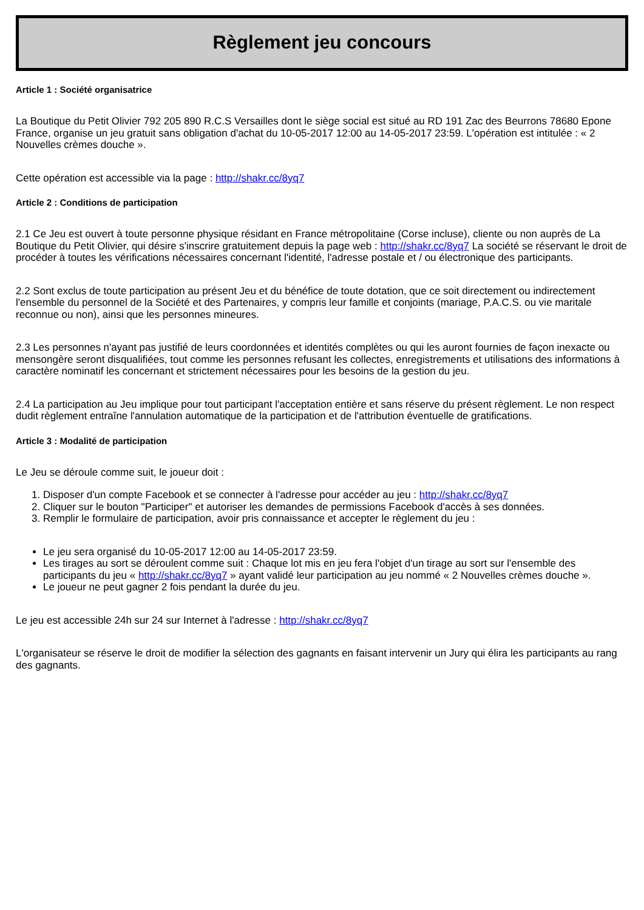Règlement jeu concours
Article 1 : Société organisatrice
La Boutique du Petit Olivier 792 205 890 R.C.S Versailles dont le siège social est situé au RD 191 Zac des Beurrons 78680 Epone France, organise un jeu gratuit sans obligation d'achat du 10-05-2017 12:00 au 14-05-2017 23:59. L'opération est intitulée : « 2 Nouvelles crèmes douche ».
Cette opération est accessible via la page : http://shakr.cc/8yq7
Article 2 : Conditions de participation
2.1 Ce Jeu est ouvert à toute personne physique résidant en France métropolitaine (Corse incluse), cliente ou non auprès de La Boutique du Petit Olivier, qui désire s'inscrire gratuitement depuis la page web : http://shakr.cc/8yq7 La société se réservant le droit de procéder à toutes les vérifications nécessaires concernant l'identité, l'adresse postale et / ou électronique des participants.
2.2 Sont exclus de toute participation au présent Jeu et du bénéfice de toute dotation, que ce soit directement ou indirectement l'ensemble du personnel de la Société et des Partenaires, y compris leur famille et conjoints (mariage, P.A.C.S. ou vie maritale reconnue ou non), ainsi que les personnes mineures.
2.3 Les personnes n'ayant pas justifié de leurs coordonnées et identités complètes ou qui les auront fournies de façon inexacte ou mensongère seront disqualifiées, tout comme les personnes refusant les collectes, enregistrements et utilisations des informations à caractère nominatif les concernant et strictement nécessaires pour les besoins de la gestion du jeu.
2.4 La participation au Jeu implique pour tout participant l'acceptation entière et sans réserve du présent règlement. Le non respect dudit règlement entraîne l'annulation automatique de la participation et de l'attribution éventuelle de gratifications.
Article 3 : Modalité de participation
Le Jeu se déroule comme suit, le joueur doit :
1. Disposer d'un compte Facebook et se connecter à l'adresse pour accéder au jeu : http://shakr.cc/8yq7
2. Cliquer sur le bouton "Participer" et autoriser les demandes de permissions Facebook d'accès à ses données.
3. Remplir le formulaire de participation, avoir pris connaissance et accepter le règlement du jeu :
Le jeu sera organisé du 10-05-2017 12:00 au 14-05-2017 23:59.
Les tirages au sort se déroulent comme suit : Chaque lot mis en jeu fera l'objet d'un tirage au sort sur l'ensemble des participants du jeu « http://shakr.cc/8yq7 » ayant validé leur participation au jeu nommé « 2 Nouvelles crèmes douche ».
Le joueur ne peut gagner 2 fois pendant la durée du jeu.
Le jeu est accessible 24h sur 24 sur Internet à l'adresse : http://shakr.cc/8yq7
L'organisateur se réserve le droit de modifier la sélection des gagnants en faisant intervenir un Jury qui élira les participants au rang des gagnants.